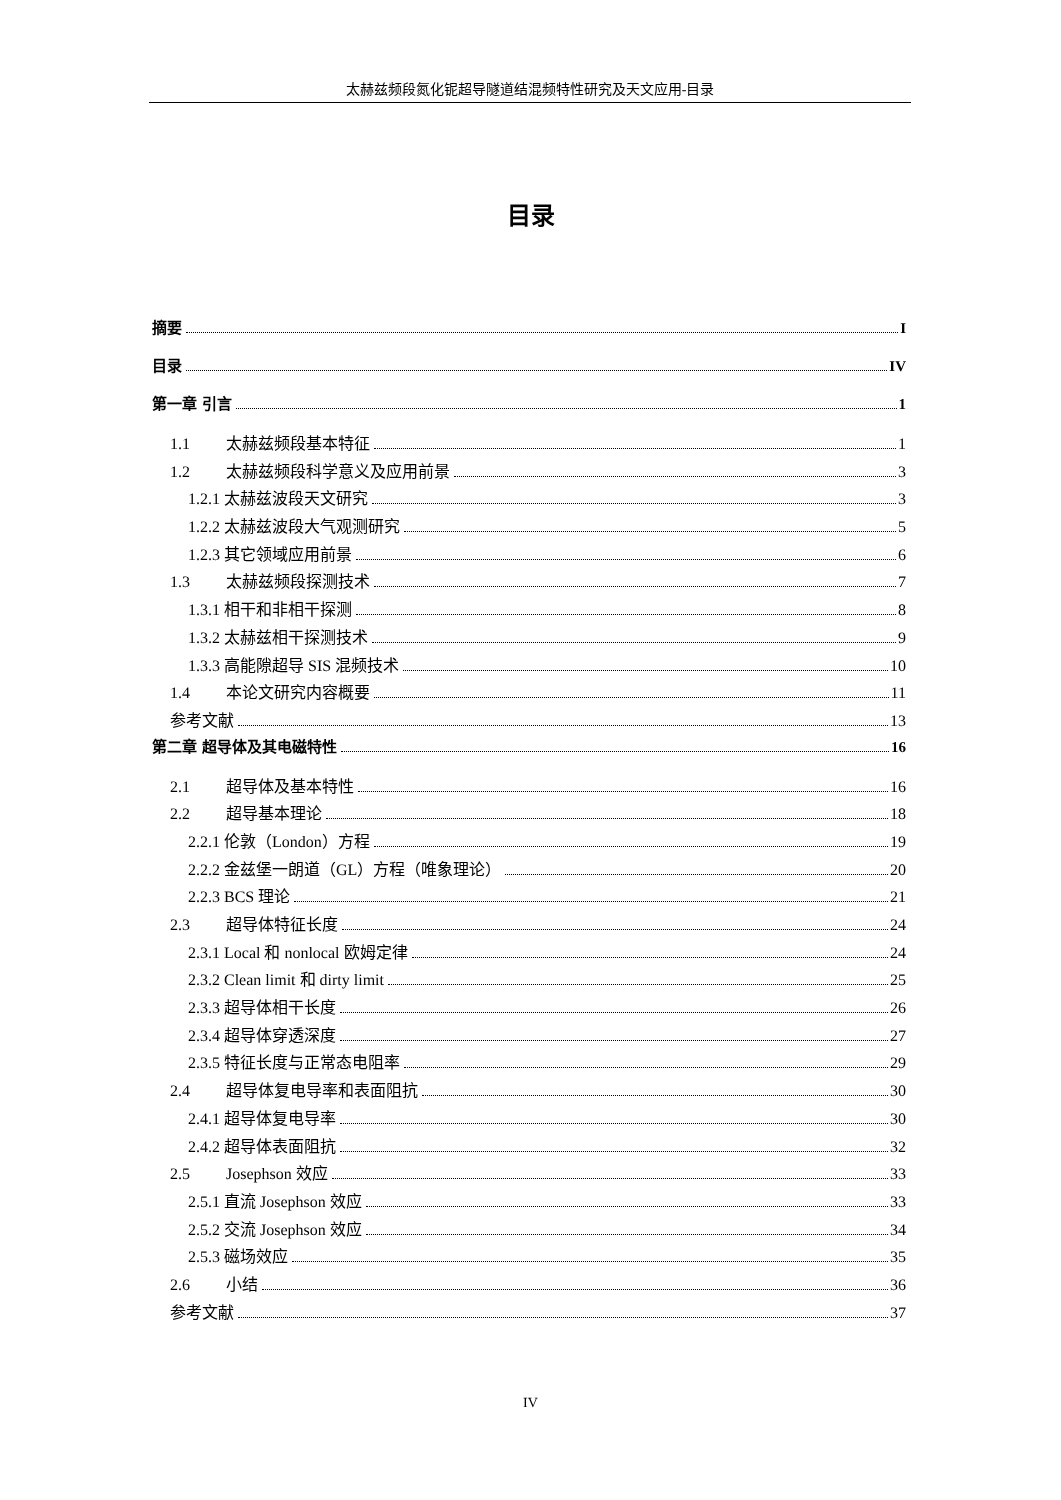太赫兹频段氮化铌超导隧道结混频特性研究及天文应用-目录
目录
摘要 I
目录 IV
第一章 引言 1
1.1 太赫兹频段基本特征 1
1.2 太赫兹频段科学意义及应用前景 3
1.2.1 太赫兹波段天文研究 3
1.2.2 太赫兹波段大气观测研究 5
1.2.3 其它领域应用前景 6
1.3 太赫兹频段探测技术 7
1.3.1 相干和非相干探测 8
1.3.2 太赫兹相干探测技术 9
1.3.3 高能隙超导 SIS 混频技术 10
1.4 本论文研究内容概要 11
参考文献 13
第二章 超导体及其电磁特性 16
2.1 超导体及基本特性 16
2.2 超导基本理论 18
2.2.1 伦敦（London）方程 19
2.2.2 金兹堡一朗道（GL）方程（唯象理论） 20
2.2.3 BCS 理论 21
2.3 超导体特征长度 24
2.3.1 Local 和 nonlocal 欧姆定律 24
2.3.2 Clean limit 和 dirty limit 25
2.3.3 超导体相干长度 26
2.3.4 超导体穿透深度 27
2.3.5 特征长度与正常态电阻率 29
2.4 超导体复电导率和表面阻抗 30
2.4.1 超导体复电导率 30
2.4.2 超导体表面阻抗 32
2.5 Josephson 效应 33
2.5.1 直流 Josephson 效应 33
2.5.2 交流 Josephson 效应 34
2.5.3 磁场效应 35
2.6 小结 36
参考文献 37
IV